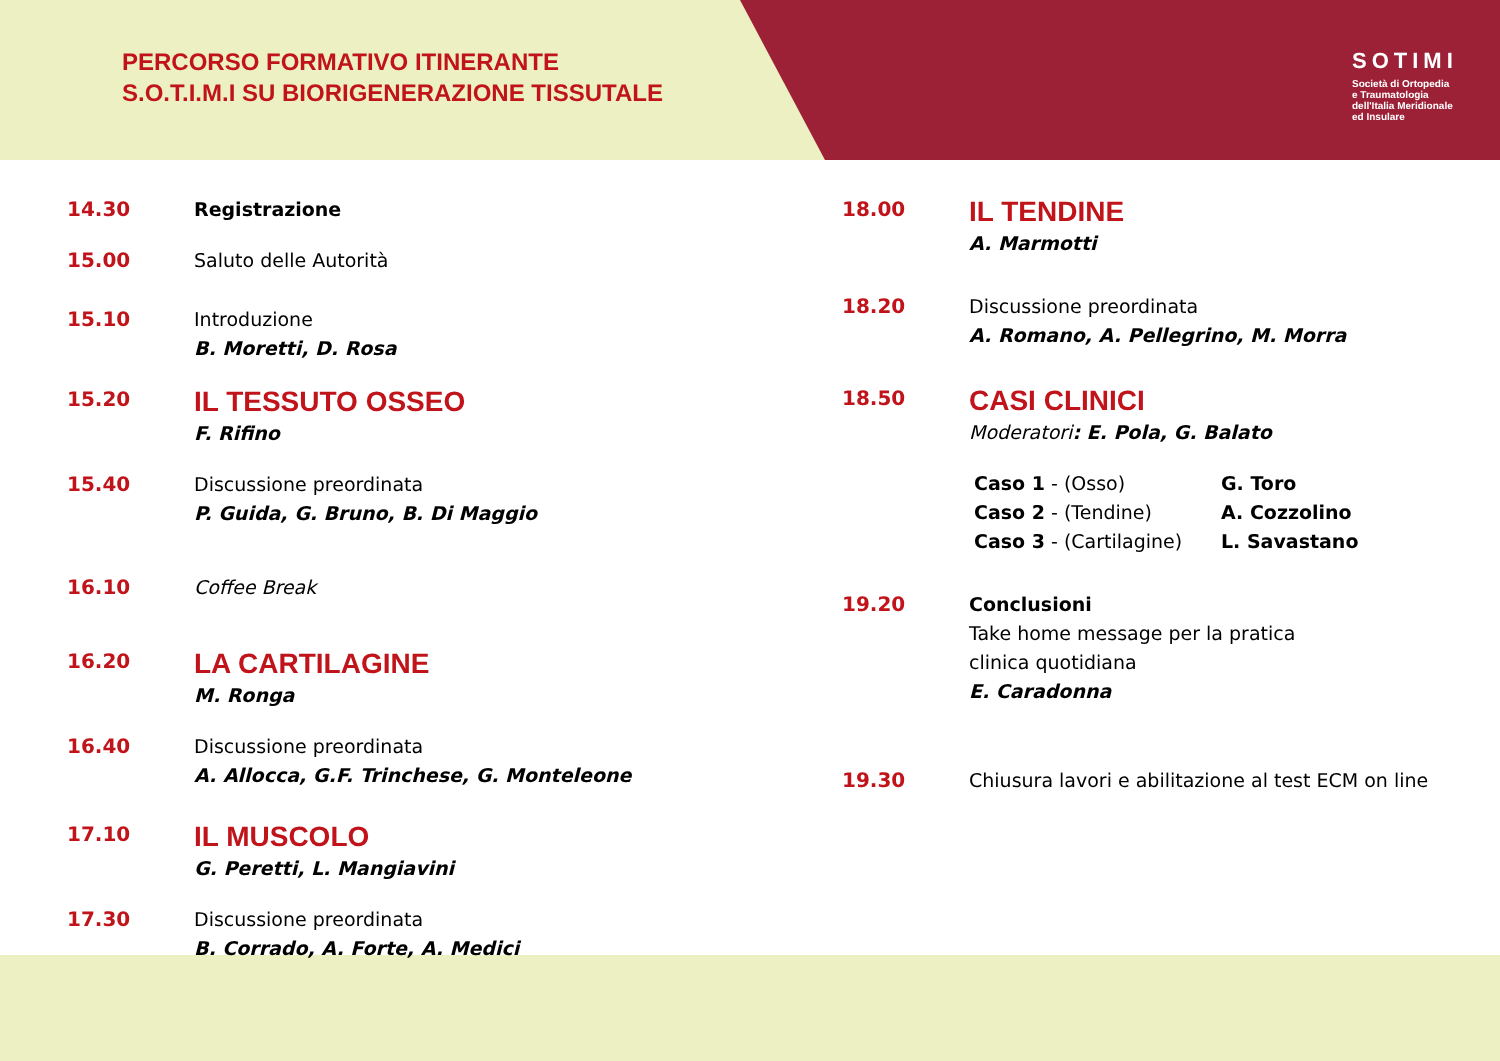PERCORSO FORMATIVO ITINERANTE
S.O.T.I.M.I SU BIORIGENERAZIONE TISSUTALE
SOTIMI
Società di Ortopedia
e Traumatologia
dell'Italia Meridionale
ed Insulare
14.30 Registrazione
15.00 Saluto delle Autorità
15.10 Introduzione
B. Moretti, D. Rosa
15.20
IL TESSUTO OSSEO
F. Rifino
15.40 Discussione preordinata
P. Guida, G. Bruno, B. Di Maggio
16.10 Coffee Break
16.20
LA CARTILAGINE
M. Ronga
16.40 Discussione preordinata
A. Allocca, G.F. Trinchese, G. Monteleone
17.10
IL MUSCOLO
G. Peretti, L. Mangiavini
17.30 Discussione preordinata
B. Corrado, A. Forte, A. Medici
18.00
IL TENDINE
A. Marmotti
18.20 Discussione preordinata
A. Romano, A. Pellegrino, M. Morra
18.50
CASI CLINICI
Moderatori: E. Pola, G. Balato
Caso 1 - (Osso)
Caso 2 - (Tendine)
Caso 3 - (Cartilagine)
G. Toro
A. Cozzolino
L. Savastano
19.20 Conclusioni
Take home message per la pratica
clinica quotidiana
E. Caradonna
19.30 Chiusura lavori e abilitazione al test ECM on line